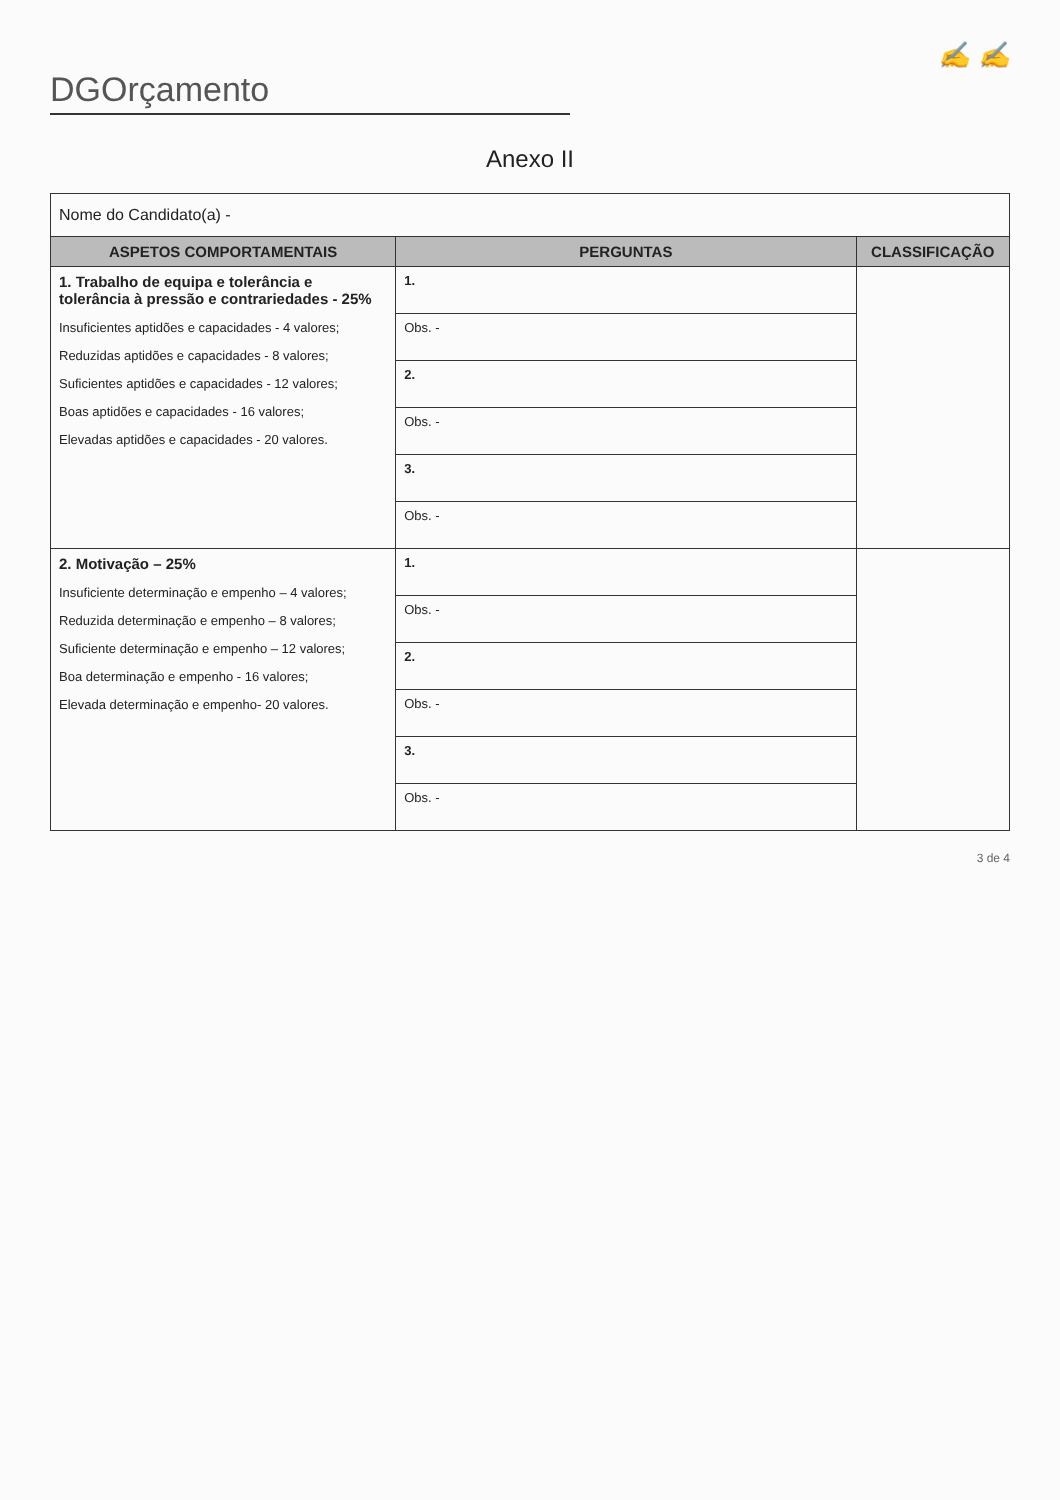✍ ✍
DGOrçamento
Anexo II
| Nome do Candidato(a) - | | |
| ASPETOS COMPORTAMENTAIS | PERGUNTAS | CLASSIFICAÇÃO |
| 1. Trabalho de equipa e tolerância e tolerância à pressão e contrariedades - 25% Insuficientes aptidões e capacidades - 4 valores; Reduzidas aptidões e capacidades - 8 valores; Suficientes aptidões e capacidades - 12 valores; Boas aptidões e capacidades - 16 valores; Elevadas aptidões e capacidades - 20 valores. | 1. | |
| | Obs. - | |
| | 2. | |
| | Obs. - | |
| | 3. | |
| | Obs. - | |
| 2. Motivação – 25% Insuficiente determinação e empenho – 4 valores; Reduzida determinação e empenho – 8 valores; Suficiente determinação e empenho – 12 valores; Boa determinação e empenho - 16 valores; Elevada determinação e empenho- 20 valores. | 1. | |
| | Obs. - | |
| | 2. | |
| | Obs. - | |
| | 3. | |
| | Obs. - | |
3 de 4